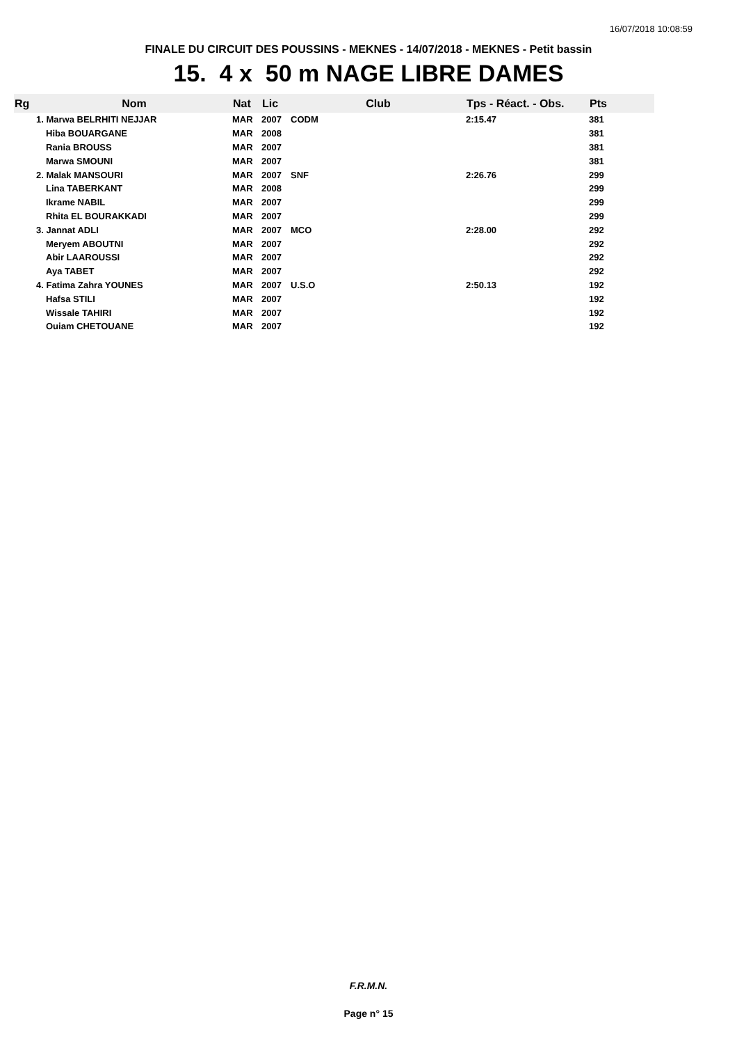16/07/2018 10:08:59
FINALE DU CIRCUIT DES POUSSINS - MEKNES - 14/07/2018 - MEKNES - Petit bassin
15. 4 x 50 m NAGE LIBRE DAMES
| Rg | Nom | Nat | Lic | Club | Tps - Réact. - Obs. | Pts |
| --- | --- | --- | --- | --- | --- | --- |
| | 1. Marwa BELRHITI NEJJAR | MAR | 2007 | CODM | 2:15.47 | 381 |
| | Hiba BOUARGANE | MAR | 2008 | | | 381 |
| | Rania BROUSS | MAR | 2007 | | | 381 |
| | Marwa SMOUNI | MAR | 2007 | | | 381 |
| | 2. Malak MANSOURI | MAR | 2007 | SNF | 2:26.76 | 299 |
| | Lina TABERKANT | MAR | 2008 | | | 299 |
| | Ikrame NABIL | MAR | 2007 | | | 299 |
| | Rhita EL BOURAKKADI | MAR | 2007 | | | 299 |
| | 3. Jannat ADLI | MAR | 2007 | MCO | 2:28.00 | 292 |
| | Meryem ABOUTNI | MAR | 2007 | | | 292 |
| | Abir LAAROUSSI | MAR | 2007 | | | 292 |
| | Aya TABET | MAR | 2007 | | | 292 |
| | 4. Fatima Zahra YOUNES | MAR | 2007 | U.S.O | 2:50.13 | 192 |
| | Hafsa STILI | MAR | 2007 | | | 192 |
| | Wissale TAHIRI | MAR | 2007 | | | 192 |
| | Ouiam CHETOUANE | MAR | 2007 | | | 192 |
F.R.M.N.
Page n° 15